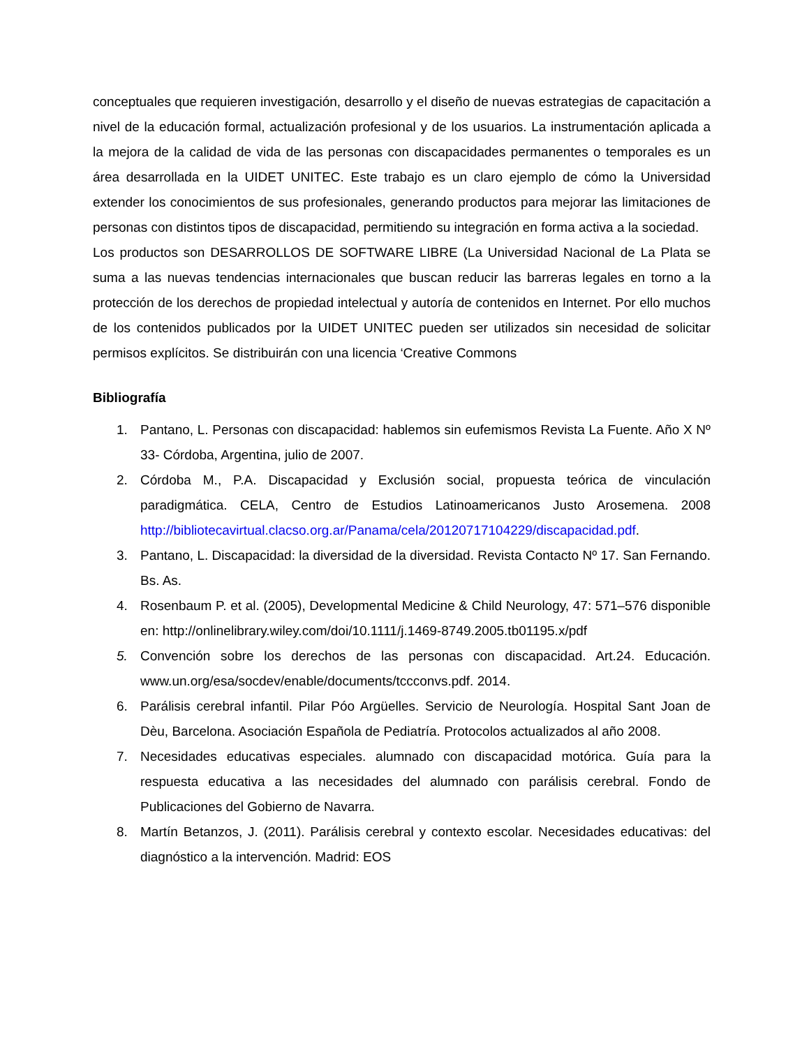conceptuales que requieren investigación, desarrollo y el diseño de nuevas estrategias de capacitación a nivel de la educación formal, actualización profesional y de los usuarios. La instrumentación aplicada a la mejora de la calidad de vida de las personas con discapacidades permanentes o temporales es un área desarrollada en la UIDET UNITEC. Este trabajo es un claro ejemplo de cómo la Universidad extender los conocimientos de sus profesionales, generando productos para mejorar las limitaciones de personas con distintos tipos de discapacidad, permitiendo su integración en forma activa a la sociedad.
Los productos son DESARROLLOS DE SOFTWARE LIBRE (La Universidad Nacional de La Plata se suma a las nuevas tendencias internacionales que buscan reducir las barreras legales en torno a la protección de los derechos de propiedad intelectual y autoría de contenidos en Internet. Por ello muchos de los contenidos publicados por la UIDET UNITEC pueden ser utilizados sin necesidad de solicitar permisos explícitos. Se distribuirán con una licencia ‘Creative Commons
Bibliografía
1. Pantano, L. Personas con discapacidad: hablemos sin eufemismos Revista La Fuente. Año X Nº 33- Córdoba, Argentina, julio de 2007.
2. Córdoba M., P.A. Discapacidad y Exclusión social, propuesta teórica de vinculación paradigmática. CELA, Centro de Estudios Latinoamericanos Justo Arosemena. 2008 http://bibliotecavirtual.clacso.org.ar/Panama/cela/20120717104229/discapacidad.pdf.
3. Pantano, L. Discapacidad: la diversidad de la diversidad. Revista Contacto Nº 17. San Fernando. Bs. As.
4. Rosenbaum P. et al. (2005), Developmental Medicine & Child Neurology, 47: 571–576 disponible en: http://onlinelibrary.wiley.com/doi/10.1111/j.1469-8749.2005.tb01195.x/pdf
5. Convención sobre los derechos de las personas con discapacidad. Art.24. Educación. www.un.org/esa/socdev/enable/documents/tccconvs.pdf. 2014.
6. Parálisis cerebral infantil. Pilar Póo Argüelles. Servicio de Neurología. Hospital Sant Joan de Dèu, Barcelona. Asociación Española de Pediatría. Protocolos actualizados al año 2008.
7. Necesidades educativas especiales. alumnado con discapacidad motórica. Guía para la respuesta educativa a las necesidades del alumnado con parálisis cerebral. Fondo de Publicaciones del Gobierno de Navarra.
8. Martín Betanzos, J. (2011). Parálisis cerebral y contexto escolar. Necesidades educativas: del diagnóstico a la intervención. Madrid: EOS